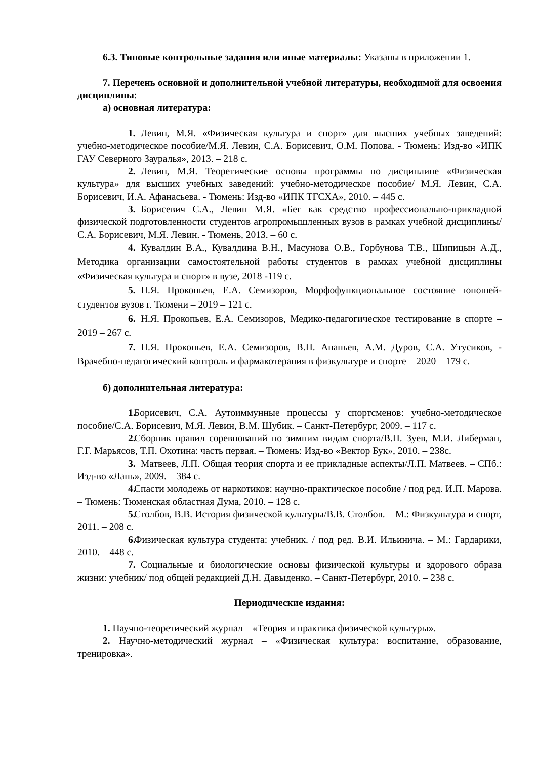6.3. Типовые контрольные задания или иные материалы: Указаны в приложении 1.
7. Перечень основной и дополнительной учебной литературы, необходимой для освоения дисциплины:
а) основная литература:
1. Левин, М.Я. «Физическая культура и спорт» для высших учебных заведений: учебно-методическое пособие/М.Я. Левин, С.А. Борисевич, О.М. Попова. - Тюмень: Изд-во «ИПК ГАУ Северного Зауралья», 2013. – 218 с.
2. Левин, М.Я. Теоретические основы программы по дисциплине «Физическая культура» для высших учебных заведений: учебно-методическое пособие/ М.Я. Левин, С.А. Борисевич, И.А. Афанасьева. - Тюмень: Изд-во «ИПК ТГСХА», 2010. – 445 с.
3. Борисевич С.А., Левин М.Я. «Бег как средство профессионально-прикладной физической подготовленности студентов агропромышленных вузов в рамках учебной дисциплины/С.А. Борисевич, М.Я. Левин. - Тюмень, 2013. – 60 с.
4. Кувалдин В.А., Кувалдина В.Н., Масунова О.В., Горбунова Т.В., Шипицын А.Д., Методика организации самостоятельной работы студентов в рамках учебной дисциплины «Физическая культура и спорт» в вузе, 2018 -119 с.
5. Н.Я. Прокопьев, Е.А. Семизоров, Морфофункциональное состояние юношей-студентов вузов г. Тюмени – 2019 – 121 с.
6. Н.Я. Прокопьев, Е.А. Семизоров, Медико-педагогическое тестирование в спорте – 2019 – 267 с.
7. Н.Я. Прокопьев, Е.А. Семизоров, В.Н. Ананьев, А.М. Дуров, С.А. Утусиков, - Врачебно-педагогический контроль и фармакотерапия в физкультуре и спорте – 2020 – 179 с.
б) дополнительная литература:
1. Борисевич, С.А. Аутоиммунные процессы у спортсменов: учебно-методическое пособие/С.А. Борисевич, М.Я. Левин, В.М. Шубик. – Санкт-Петербург, 2009. – 117 с.
2. Сборник правил соревнований по зимним видам спорта/В.Н. Зуев, М.И. Либерман, Г.Г. Марьясов, Т.П. Охотина: часть первая. – Тюмень: Изд-во «Вектор Бук», 2010. – 238с.
3. Матвеев, Л.П. Общая теория спорта и ее прикладные аспекты/Л.П. Матвеев. – СПб.: Изд-во «Лань», 2009. – 384 с.
4. Спасти молодежь от наркотиков: научно-практическое пособие / под ред. И.П. Марова. – Тюмень: Тюменская областная Дума, 2010. – 128 с.
5. Столбов, В.В. История физической культуры/В.В. Столбов. – М.: Физкультура и спорт, 2011. – 208 с.
6. Физическая культура студента: учебник. / под ред. В.И. Ильинича. – М.: Гардарики, 2010. – 448 с.
7. Социальные и биологические основы физической культуры и здорового образа жизни: учебник/ под общей редакцией Д.Н. Давыденко. – Санкт-Петербург, 2010. – 238 с.
Периодические издания:
1. Научно-теоретический журнал – «Теория и практика физической культуры».
2. Научно-методический журнал – «Физическая культура: воспитание, образование, тренировка».